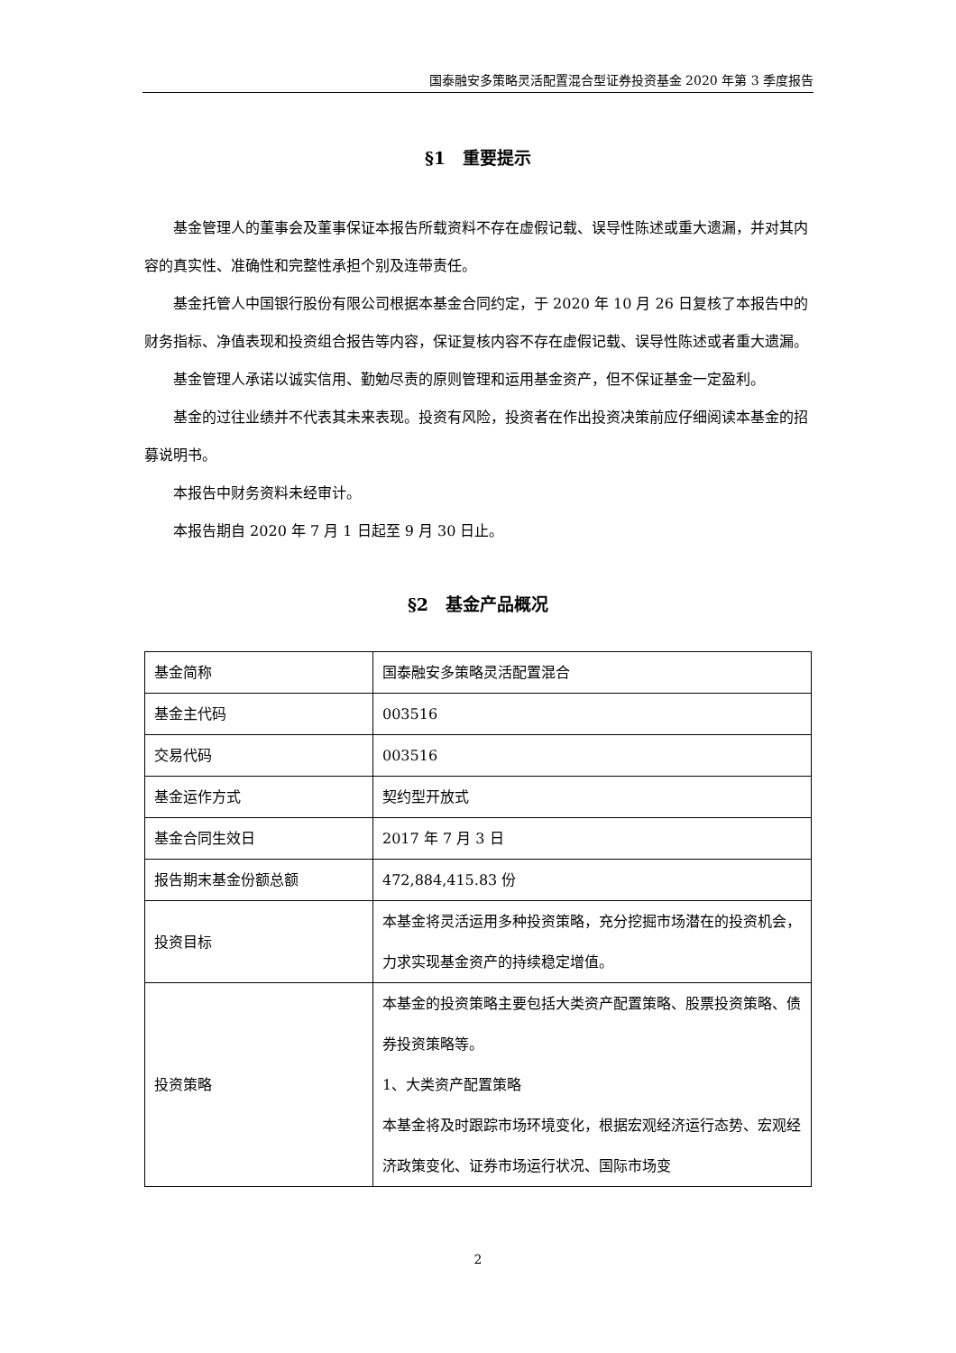国泰融安多策略灵活配置混合型证券投资基金 2020 年第 3 季度报告
§1　重要提示
基金管理人的董事会及董事保证本报告所载资料不存在虚假记载、误导性陈述或重大遗漏，并对其内容的真实性、准确性和完整性承担个别及连带责任。
基金托管人中国银行股份有限公司根据本基金合同约定，于 2020 年 10 月 26 日复核了本报告中的财务指标、净值表现和投资组合报告等内容，保证复核内容不存在虚假记载、误导性陈述或者重大遗漏。
基金管理人承诺以诚实信用、勤勉尽责的原则管理和运用基金资产，但不保证基金一定盈利。
基金的过往业绩并不代表其未来表现。投资有风险，投资者在作出投资决策前应仔细阅读本基金的招募说明书。
本报告中财务资料未经审计。
本报告期自 2020 年 7 月 1 日起至 9 月 30 日止。
§2　基金产品概况
| 基金简称 | 国泰融安多策略灵活配置混合 |
| 基金主代码 | 003516 |
| 交易代码 | 003516 |
| 基金运作方式 | 契约型开放式 |
| 基金合同生效日 | 2017 年 7 月 3 日 |
| 报告期末基金份额总额 | 472,884,415.83 份 |
| 投资目标 | 本基金将灵活运用多种投资策略，充分挖掘市场潜在的投资机会，力求实现基金资产的持续稳定增值。 |
| 投资策略 | 本基金的投资策略主要包括大类资产配置策略、股票投资策略、债券投资策略等。 1、大类资产配置策略 本基金将及时跟踪市场环境变化，根据宏观经济运行态势、宏观经济政策变化、证券市场运行状况、国际市场变 |
2